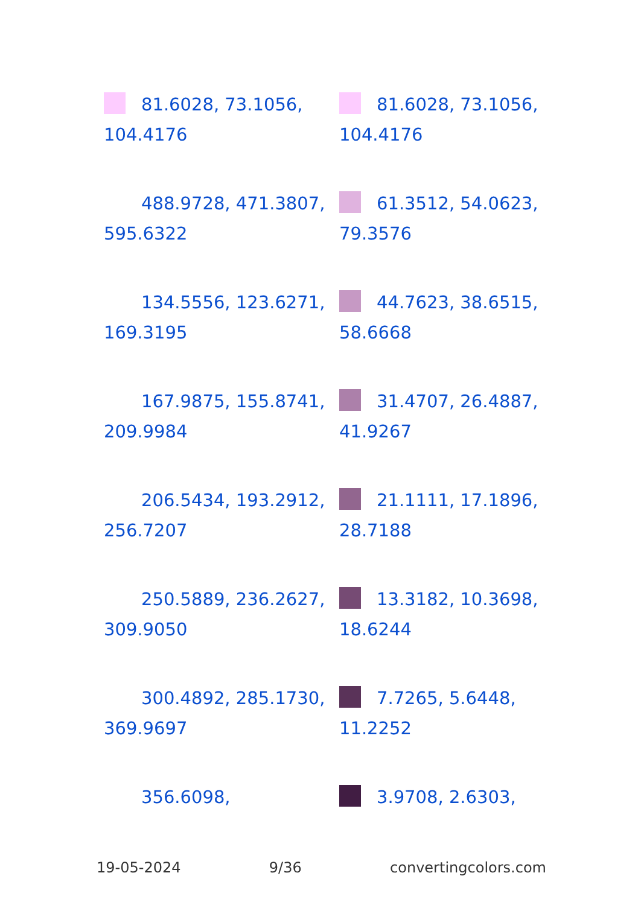81.6028, 73.1056, 104.4176
81.6028, 73.1056, 104.4176
488.9728, 471.3807, 595.6322
61.3512, 54.0623, 79.3576
134.5556, 123.6271, 169.3195
44.7623, 38.6515, 58.6668
167.9875, 155.8741, 209.9984
31.4707, 26.4887, 41.9267
206.5434, 193.2912, 256.7207
21.1111, 17.1896, 28.7188
250.5889, 236.2627, 309.9050
13.3182, 10.3698, 18.6244
300.4892, 285.1730, 369.9697
7.7265, 5.6448, 11.2252
356.6098,
3.9708, 2.6303,
19-05-2024 9/36 convertingcolors.com